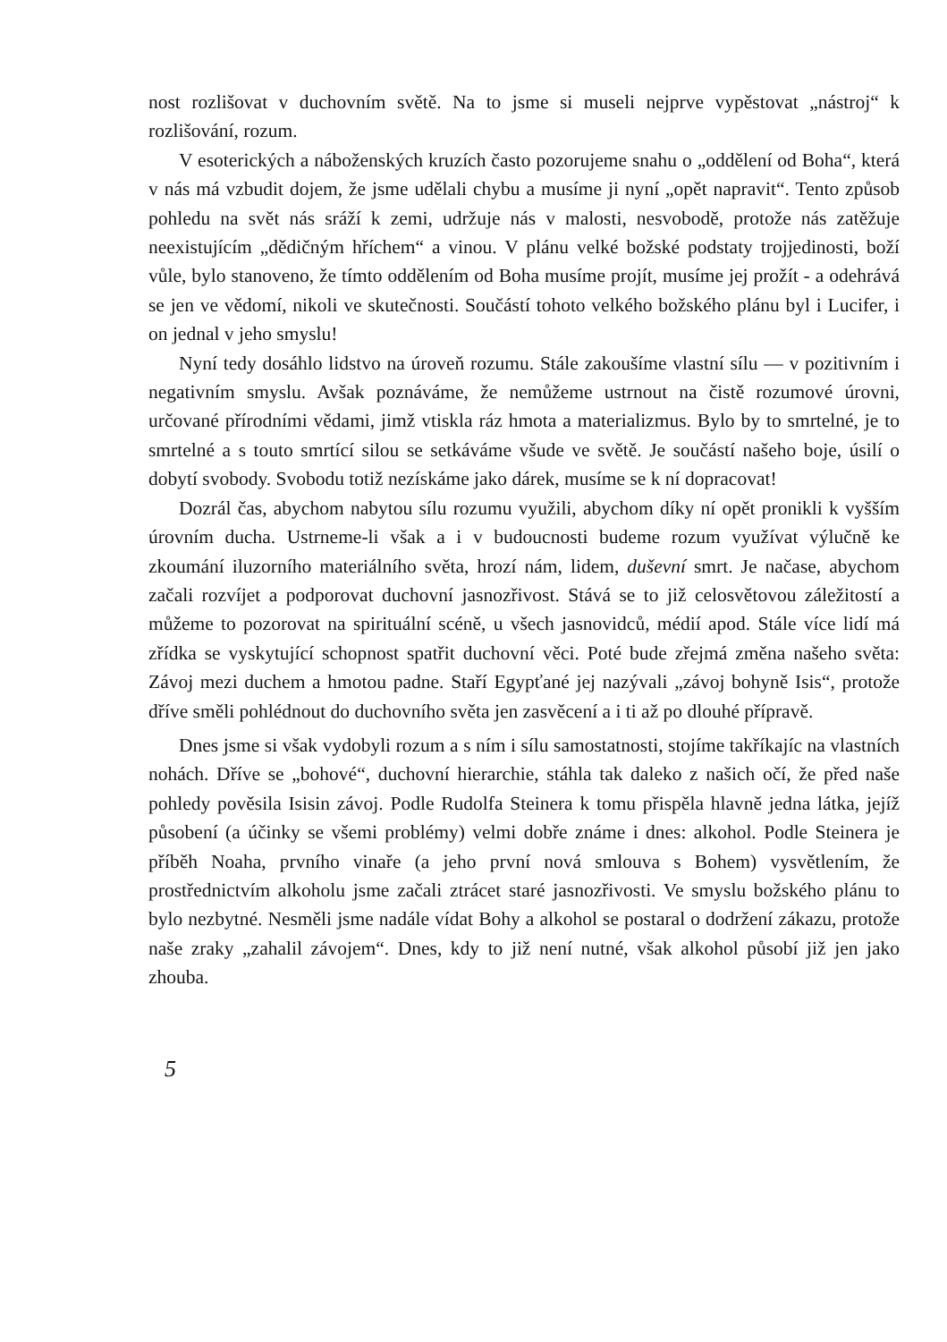nost rozlišovat v duchovním světě. Na to jsme si museli nejprve vypěstovat „nástroj“ k rozlišování, rozum.
V esoterických a náboženských kruzích často pozorujeme snahu o „oddělení od Boha“, která v nás má vzbudit dojem, že jsme udělali chybu a musíme ji nyní „opět napravit“. Tento způsob pohledu na svět nás sráží k zemi, udržuje nás v malosti, nesvobodě, protože nás zatěžuje neexistujícím „dědičným hříchem“ a vinou. V plánu velké božské podstaty trojjedinosti, boží vůle, bylo stanoveno, že tímto oddělením od Boha musíme projít, musíme jej prožít - a odehrává se jen ve vědomí, nikoli ve skutečnosti. Součástí tohoto velkého božského plánu byl i Lucifer, i on jednal v jeho smyslu!
Nyní tedy dosáhlo lidstvo na úroveň rozumu. Stále zakoušíme vlastní sílu — v pozitivním i negativním smyslu. Avšak poznáváme, že nemůžeme ustrnout na čistě rozumové úrovni, určované přírodními vědami, jimž vtiskla ráz hmota a materializmus. Bylo by to smrtelné, je to smrtelné a s touto smrtící silou se setkáváme všude ve světě. Je součástí našeho boje, úsilí o dobytí svobody. Svobodu totiž nezískáme jako dárek, musíme se k ní dopracovat!
Dozrál čas, abychom nabytou sílu rozumu využili, abychom díky ní opět pronikli k vyšším úrovním ducha. Ustrneme-li však a i v budoucnosti budeme rozum využívat výlučně ke zkoumání iluzorního materiálního světa, hrozí nám, lidem, duševní smrt. Je načase, abychom začali rozvíjet a podporovat duchovní jasnozřivost. Stává se to již celosvětovou záležitostí a můžeme to pozorovat na spirituální scéně, u všech jasnovidců, médií apod. Stále více lidí má zřídka se vyskytující schopnost spatřit duchovní věci. Poté bude zřejmá změna našeho světa: Závoj mezi duchem a hmotou padne. Staří Egypťané jej nazývali „závoj bohyně Isis“, protože dříve směli pohlédnout do duchovního světa jen zasvěcení a i ti až po dlouhé přípravě.
Dnes jsme si však vydobyli rozum a s ním i sílu samostatnosti, stojíme takříkajíc na vlastních nohách. Dříve se „bohové“, duchovní hierarchie, stáhla tak daleko z našich očí, že před naše pohledy pověsila Isisin závoj. Podle Rudolfa Steinera k tomu přispěla hlavně jedna látka, jejíž působení (a účinky se všemi problémy) velmi dobře známe i dnes: alkohol. Podle Steinera je příběh Noaha, prvního vinaře (a jeho první nová smlouva s Bohem) vysvětlením, že prostřednictvím alkoholu jsme začali ztrácet staré jasnozřivosti. Ve smyslu božského plánu to bylo nezbytné. Nesměli jsme nadále vídat Bohy a alkohol se postaral o dodržení zákazu, protože naše zraky „zahalil závojem“. Dnes, kdy to již není nutné, však alkohol působí již jen jako zhouba.
5